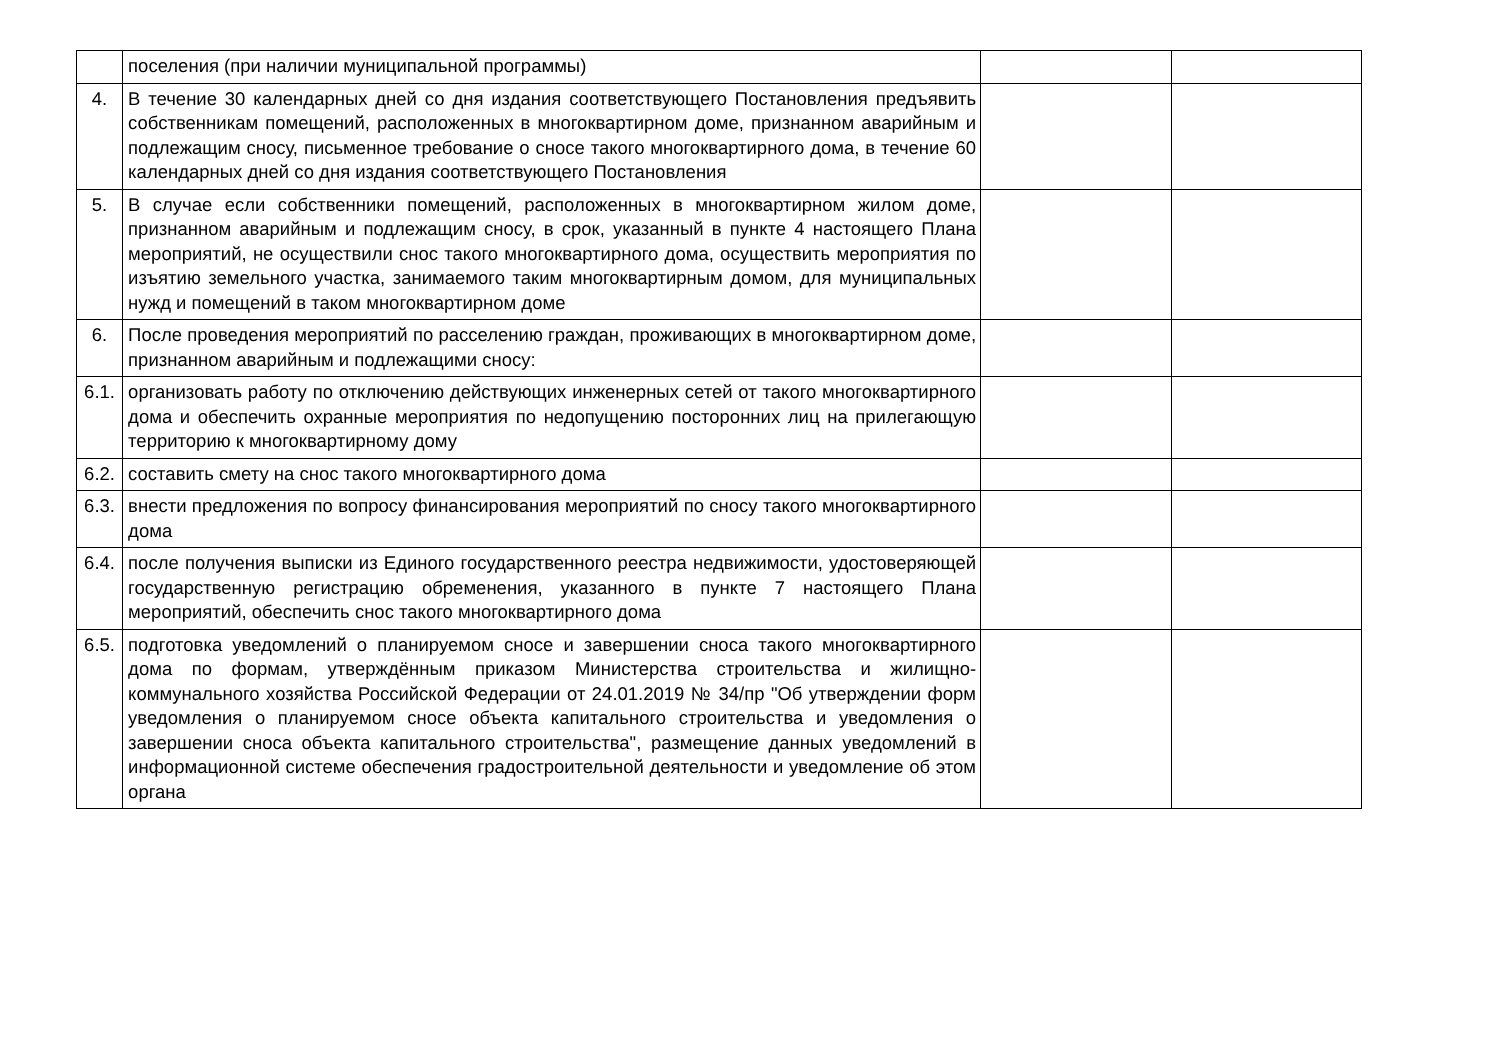| | поселения (при наличии муниципальной программы) | | |
| 4. | В течение 30 календарных дней со дня издания соответствующего Постановления предъявить собственникам помещений, расположенных в многоквартирном доме, признанном аварийным и подлежащим сносу, письменное требование о сносе такого многоквартирного дома, в течение 60 календарных дней со дня издания соответствующего Постановления | | |
| 5. | В случае если собственники помещений, расположенных в многоквартирном жилом доме, признанном аварийным и подлежащим сносу, в срок, указанный в пункте 4 настоящего Плана мероприятий, не осуществили снос такого многоквартирного дома, осуществить мероприятия по изъятию земельного участка, занимаемого таким многоквартирным домом, для муниципальных нужд и помещений в таком многоквартирном доме | | |
| 6. | После проведения мероприятий по расселению граждан, проживающих в многоквартирном доме, признанном аварийным и подлежащими сносу: | | |
| 6.1. | организовать работу по отключению действующих инженерных сетей от такого многоквартирного дома и обеспечить охранные мероприятия по недопущению посторонних лиц на прилегающую территорию к многоквартирному дому | | |
| 6.2. | составить смету на снос такого многоквартирного дома | | |
| 6.3. | внести предложения по вопросу финансирования мероприятий по сносу такого многоквартирного дома | | |
| 6.4. | после получения выписки из Единого государственного реестра недвижимости, удостоверяющей государственную регистрацию обременения, указанного в пункте 7 настоящего Плана мероприятий, обеспечить снос такого многоквартирного дома | | |
| 6.5. | подготовка уведомлений о планируемом сносе и завершении сноса такого многоквартирного дома по формам, утверждённым приказом Министерства строительства и жилищно-коммунального хозяйства Российской Федерации от 24.01.2019 № 34/пр "Об утверждении форм уведомления о планируемом сносе объекта капитального строительства и уведомления о завершении сноса объекта капитального строительства", размещение данных уведомлений в информационной системе обеспечения градостроительной деятельности и уведомление об этом органа | | |